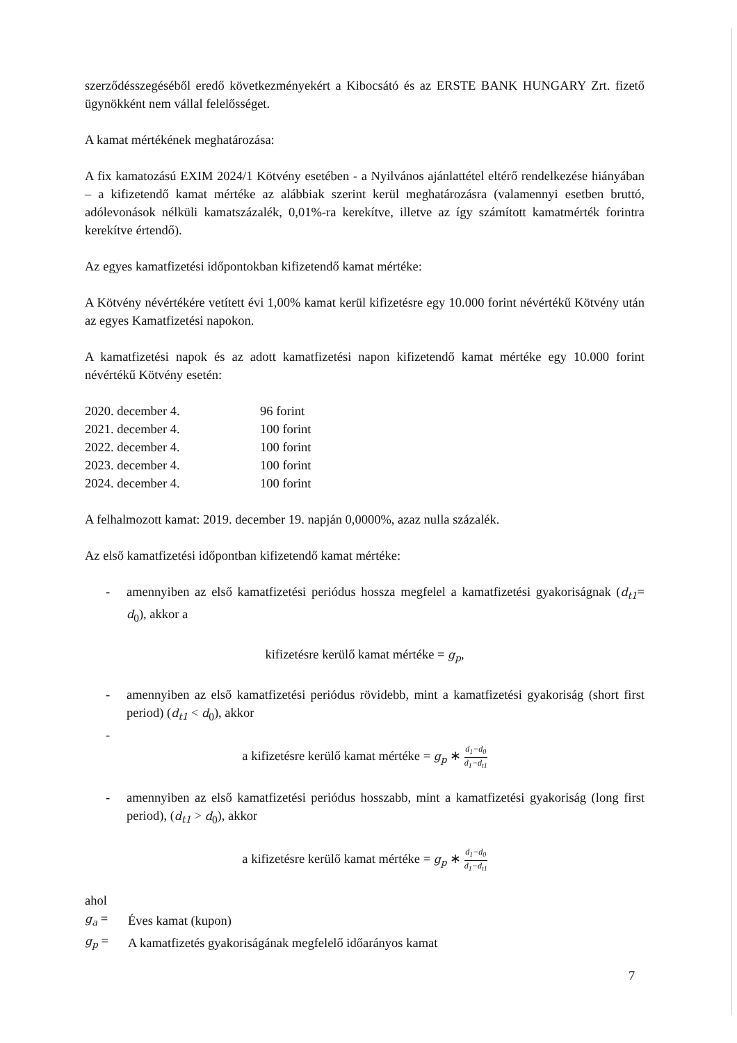szerződésszegéséből eredő következményekért a Kibocsátó és az ERSTE BANK HUNGARY Zrt. fizető ügynökként nem vállal felelősséget.
A kamat mértékének meghatározása:
A fix kamatozású EXIM 2024/1 Kötvény esetében - a Nyilvános ajánlattétel eltérő rendelkezése hiányában – a kifizetendő kamat mértéke az alábbiak szerint kerül meghatározásra (valamennyi esetben bruttó, adólevonások nélküli kamatszázalék, 0,01%-ra kerekítve, illetve az így számított kamatmérték forintra kerekítve értendő).
Az egyes kamatfizetési időpontokban kifizetendő kamat mértéke:
A Kötvény névértékére vetített évi 1,00% kamat kerül kifizetésre egy 10.000 forint névértékű Kötvény után az egyes Kamatfizetési napokon.
A kamatfizetési napok és az adott kamatfizetési napon kifizetendő kamat mértéke egy 10.000 forint névértékű Kötvény esetén:
| 2020. december 4. | 96 forint |
| 2021. december 4. | 100 forint |
| 2022. december 4. | 100 forint |
| 2023. december 4. | 100 forint |
| 2024. december 4. | 100 forint |
A felhalmozott kamat: 2019. december 19. napján 0,0000%, azaz nulla százalék.
Az első kamatfizetési időpontban kifizetendő kamat mértéke:
- amennyiben az első kamatfizetési periódus hossza megfelel a kamatfizetési gyakoriságnak (d<sub>t1</sub>= d<sub>0</sub>), akkor a
kifizetésre kerülő kamat mértéke = g<sub>p</sub>,
- amennyiben az első kamatfizetési periódus rövidebb, mint a kamatfizetési gyakoriság (short first period) (d<sub>t1</sub> < d<sub>0</sub>), akkor
-
a kifizetésre kerülő kamat mértéke = g<sub>p</sub> ∗ d<sub>1</sub>−d<sub>0</sub> d<sub>1</sub>−d<sub>t1</sub>
- amennyiben az első kamatfizetési periódus hosszabb, mint a kamatfizetési gyakoriság (long first period), (d<sub>t1</sub> > d<sub>0</sub>), akkor
a kifizetésre kerülő kamat mértéke = g<sub>p</sub> ∗ d<sub>1</sub>−d<sub>0</sub> d<sub>1</sub>−d<sub>t1</sub>
ahol
| g<sub>a</sub> = | Éves kamat (kupon) |
| g<sub>p</sub> = | A kamatfizetés gyakoriságának megfelelő időarányos kamat |
7